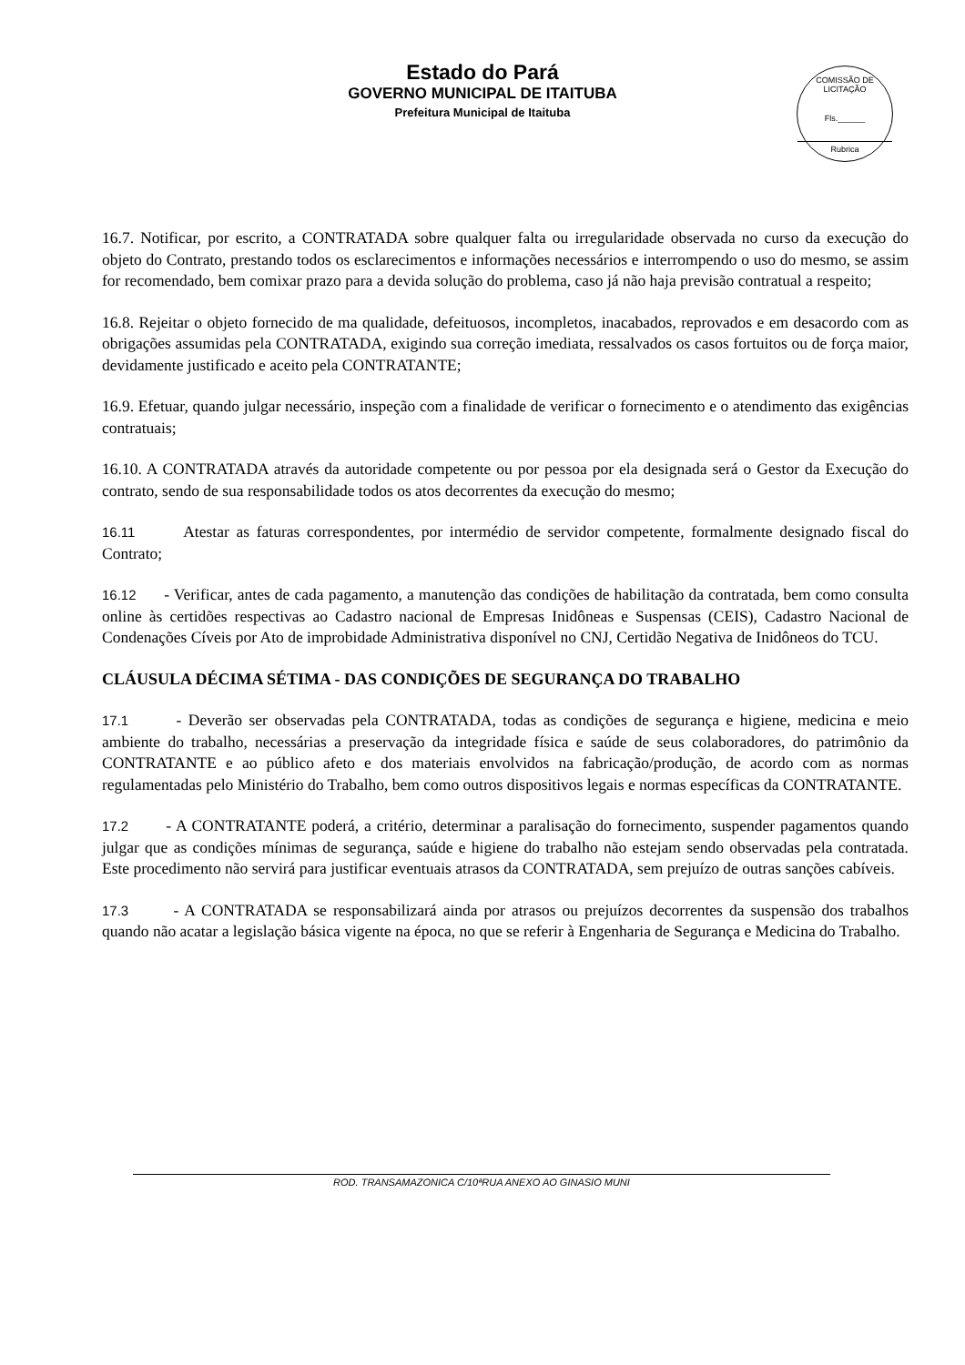Estado do Pará
GOVERNO MUNICIPAL DE ITAITUBA
Prefeitura Municipal de Itaituba
COMISSÃO DE LICITAÇÃO
Fls.______
Rubrica
16.7. Notificar, por escrito, a CONTRATADA sobre qualquer falta ou irregularidade observada no curso da execução do objeto do Contrato, prestando todos os esclarecimentos e informações necessários e interrompendo o uso do mesmo, se assim for recomendado, bem comixar prazo para a devida solução do problema, caso já não haja previsão contratual a respeito;
16.8. Rejeitar o objeto fornecido de ma qualidade, defeituosos, incompletos, inacabados, reprovados e em desacordo com as obrigações assumidas pela CONTRATADA, exigindo sua correção imediata, ressalvados os casos fortuitos ou de força maior, devidamente justificado e aceito pela CONTRATANTE;
16.9. Efetuar, quando julgar necessário, inspeção com a finalidade de verificar o fornecimento e o atendimento das exigências contratuais;
16.10. A CONTRATADA através da autoridade competente ou por pessoa por ela designada será o Gestor da Execução do contrato, sendo de sua responsabilidade todos os atos decorrentes da execução do mesmo;
16.11 Atestar as faturas correspondentes, por intermédio de servidor competente, formalmente designado fiscal do Contrato;
16.12 - Verificar, antes de cada pagamento, a manutenção das condições de habilitação da contratada, bem como consulta online às certidões respectivas ao Cadastro nacional de Empresas Inidôneas e Suspensas (CEIS), Cadastro Nacional de Condenações Cíveis por Ato de improbidade Administrativa disponível no CNJ, Certidão Negativa de Inidôneos do TCU.
CLÁUSULA DÉCIMA SÉTIMA - DAS CONDIÇÕES DE SEGURANÇA DO TRABALHO
17.1 - Deverão ser observadas pela CONTRATADA, todas as condições de segurança e higiene, medicina e meio ambiente do trabalho, necessárias a preservação da integridade física e saúde de seus colaboradores, do patrimônio da CONTRATANTE e ao público afeto e dos materiais envolvidos na fabricação/produção, de acordo com as normas regulamentadas pelo Ministério do Trabalho, bem como outros dispositivos legais e normas específicas da CONTRATANTE.
17.2 - A CONTRATANTE poderá, a critério, determinar a paralisação do fornecimento, suspender pagamentos quando julgar que as condições mínimas de segurança, saúde e higiene do trabalho não estejam sendo observadas pela contratada. Este procedimento não servirá para justificar eventuais atrasos da CONTRATADA, sem prejuízo de outras sanções cabíveis.
17.3 - A CONTRATADA se responsabilizará ainda por atrasos ou prejuízos decorrentes da suspensão dos trabalhos quando não acatar a legislação básica vigente na época, no que se referir à Engenharia de Segurança e Medicina do Trabalho.
ROD. TRANSAMAZONICA C/10ªRUA ANEXO AO GINASIO MUNI